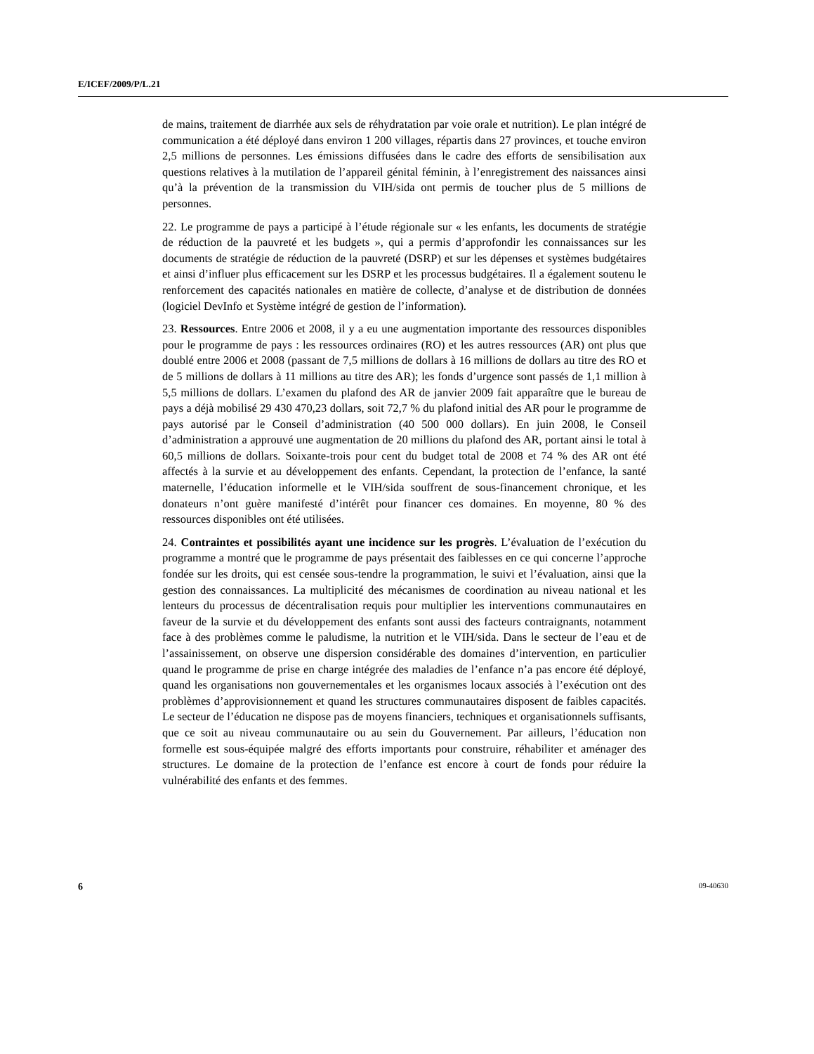E/ICEF/2009/P/L.21
de mains, traitement de diarrhée aux sels de réhydratation par voie orale et nutrition). Le plan intégré de communication a été déployé dans environ 1 200 villages, répartis dans 27 provinces, et touche environ 2,5 millions de personnes. Les émissions diffusées dans le cadre des efforts de sensibilisation aux questions relatives à la mutilation de l’appareil génital féminin, à l’enregistrement des naissances ainsi qu’à la prévention de la transmission du VIH/sida ont permis de toucher plus de 5 millions de personnes.
22. Le programme de pays a participé à l’étude régionale sur « les enfants, les documents de stratégie de réduction de la pauvreté et les budgets », qui a permis d’approfondir les connaissances sur les documents de stratégie de réduction de la pauvreté (DSRP) et sur les dépenses et systèmes budgétaires et ainsi d’influer plus efficacement sur les DSRP et les processus budgétaires. Il a également soutenu le renforcement des capacités nationales en matière de collecte, d’analyse et de distribution de données (logiciel DevInfo et Système intégré de gestion de l’information).
23. Ressources. Entre 2006 et 2008, il y a eu une augmentation importante des ressources disponibles pour le programme de pays : les ressources ordinaires (RO) et les autres ressources (AR) ont plus que doublé entre 2006 et 2008 (passant de 7,5 millions de dollars à 16 millions de dollars au titre des RO et de 5 millions de dollars à 11 millions au titre des AR); les fonds d’urgence sont passés de 1,1 million à 5,5 millions de dollars. L’examen du plafond des AR de janvier 2009 fait apparaître que le bureau de pays a déjà mobilisé 29 430 470,23 dollars, soit 72,7 % du plafond initial des AR pour le programme de pays autorisé par le Conseil d’administration (40 500 000 dollars). En juin 2008, le Conseil d’administration a approuvé une augmentation de 20 millions du plafond des AR, portant ainsi le total à 60,5 millions de dollars. Soixante-trois pour cent du budget total de 2008 et 74 % des AR ont été affectés à la survie et au développement des enfants. Cependant, la protection de l’enfance, la santé maternelle, l’éducation informelle et le VIH/sida souffrent de sous-financement chronique, et les donateurs n’ont guère manifesté d’intérêt pour financer ces domaines. En moyenne, 80 % des ressources disponibles ont été utilisées.
24. Contraintes et possibilités ayant une incidence sur les progrès. L’évaluation de l’exécution du programme a montré que le programme de pays présentait des faiblesses en ce qui concerne l’approche fondée sur les droits, qui est censée sous-tendre la programmation, le suivi et l’évaluation, ainsi que la gestion des connaissances. La multiplicité des mécanismes de coordination au niveau national et les lenteurs du processus de décentralisation requis pour multiplier les interventions communautaires en faveur de la survie et du développement des enfants sont aussi des facteurs contraignants, notamment face à des problèmes comme le paludisme, la nutrition et le VIH/sida. Dans le secteur de l’eau et de l’assainissement, on observe une dispersion considérable des domaines d’intervention, en particulier quand le programme de prise en charge intégrée des maladies de l’enfance n’a pas encore été déployé, quand les organisations non gouvernementales et les organismes locaux associés à l’exécution ont des problèmes d’approvisionnement et quand les structures communautaires disposent de faibles capacités. Le secteur de l’éducation ne dispose pas de moyens financiers, techniques et organisationnels suffisants, que ce soit au niveau communautaire ou au sein du Gouvernement. Par ailleurs, l’éducation non formelle est sous-équipée malgré des efforts importants pour construire, réhabiliter et aménager des structures. Le domaine de la protection de l’enfance est encore à court de fonds pour réduire la vulnérabilité des enfants et des femmes.
6 09-40630